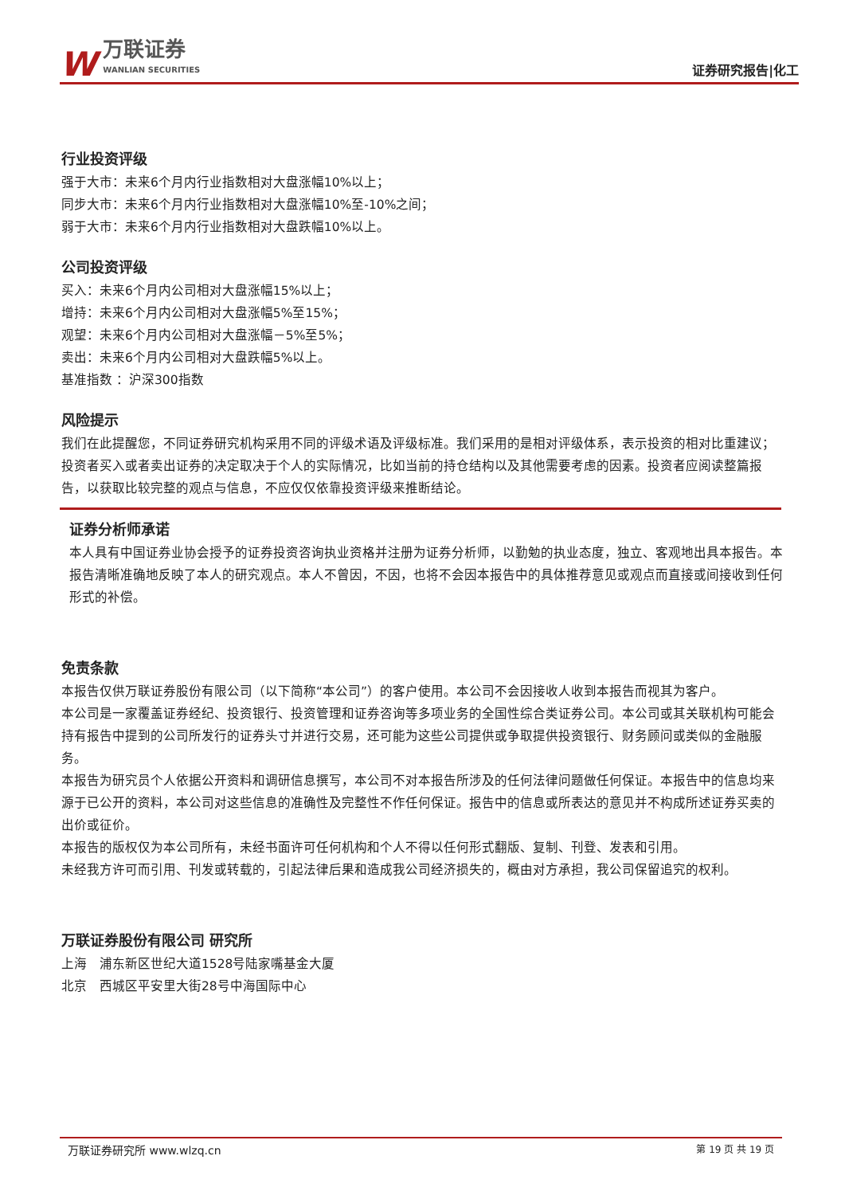W万联证券
WANLIAN SECURITIES
证券研究报告|化工
行业投资评级
强于大市：未来6个月内行业指数相对大盘涨幅10%以上；
同步大市：未来6个月内行业指数相对大盘涨幅10%至-10%之间；
弱于大市：未来6个月内行业指数相对大盘跌幅10%以上。
公司投资评级
买入：未来6个月内公司相对大盘涨幅15%以上；
增持：未来6个月内公司相对大盘涨幅5%至15%；
观望：未来6个月内公司相对大盘涨幅－5%至5%；
卖出：未来6个月内公司相对大盘跌幅5%以上。
基准指数 ：沪深300指数
风险提示
我们在此提醒您，不同证券研究机构采用不同的评级术语及评级标准。我们采用的是相对评级体系，表示投资的相对比重建议；投资者买入或者卖出证券的决定取决于个人的实际情况，比如当前的持仓结构以及其他需要考虑的因素。投资者应阅读整篇报告，以获取比较完整的观点与信息，不应仅仅依靠投资评级来推断结论。
证券分析师承诺
本人具有中国证券业协会授予的证券投资咨询执业资格并注册为证券分析师，以勤勉的执业态度，独立、客观地出具本报告。本报告清晰准确地反映了本人的研究观点。本人不曾因，不因，也将不会因本报告中的具体推荐意见或观点而直接或间接收到任何形式的补偿。
免责条款
本报告仅供万联证券股份有限公司（以下简称“本公司”）的客户使用。本公司不会因接收人收到本报告而视其为客户。
本公司是一家覆盖证券经纪、投资银行、投资管理和证券咨询等多项业务的全国性综合类证券公司。本公司或其关联机构可能会持有报告中提到的公司所发行的证券头寸并进行交易，还可能为这些公司提供或争取提供投资银行、财务顾问或类似的金融服务。
本报告为研究员个人依据公开资料和调研信息撰写，本公司不对本报告所涉及的任何法律问题做任何保证。本报告中的信息均来源于已公开的资料，本公司对这些信息的准确性及完整性不作任何保证。报告中的信息或所表达的意见并不构成所述证券买卖的出价或征价。
本报告的版权仅为本公司所有，未经书面许可任何机构和个人不得以任何形式翻版、复制、刊登、发表和引用。
未经我方许可而引用、刊发或转载的，引起法律后果和造成我公司经济损失的，概由对方承担，我公司保留追究的权利。
万联证券股份有限公司 研究所
上海　浦东新区世纪大道1528号陆家嘴基金大厦
北京　西城区平安里大街28号中海国际中心
万联证券研究所 www.wlzq.cn 第 19 页 共 19 页